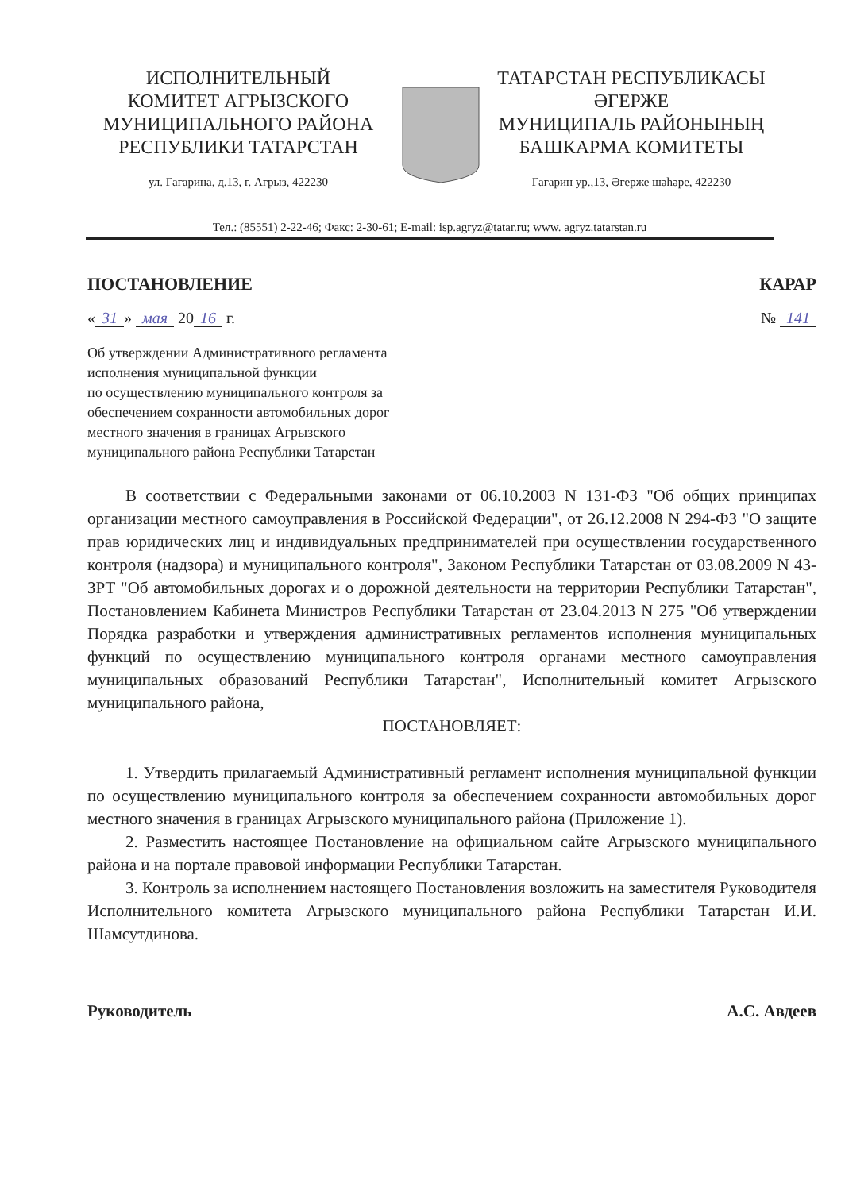ИСПОЛНИТЕЛЬНЫЙ
КОМИТЕТ АГРЫЗСКОГО
МУНИЦИПАЛЬНОГО РАЙОНА
РЕСПУБЛИКИ ТАТАРСТАН
ул. Гагарина, д.13, г. Агрыз, 422230
ТАТАРСТАН РЕСПУБЛИКАСЫ
ӘГЕРЖЕ
МУНИЦИПАЛЬ РАЙОНЫНЫҢ
БАШКАРМА КОМИТЕТЫ
Гагарин ур.,13, Әгерже шәһәре, 422230
Тел.: (85551) 2-22-46; Факс: 2-30-61; E-mail: isp.agryz@tatar.ru; www. agryz.tatarstan.ru
ПОСТАНОВЛЕНИЕ КАРАР
« 31 » мая 20 16 г. № 141
Об утверждении Административного регламента
исполнения муниципальной функции
по осуществлению муниципального контроля за
обеспечением сохранности автомобильных дорог
местного значения в границах Агрызского
муниципального района Республики Татарстан
В соответствии с Федеральными законами от 06.10.2003 N 131-ФЗ "Об общих принципах организации местного самоуправления в Российской Федерации", от 26.12.2008 N 294-ФЗ "О защите прав юридических лиц и индивидуальных предпринимателей при осуществлении государственного контроля (надзора) и муниципального контроля", Законом Республики Татарстан от 03.08.2009 N 43-ЗРТ "Об автомобильных дорогах и о дорожной деятельности на территории Республики Татарстан", Постановлением Кабинета Министров Республики Татарстан от 23.04.2013 N 275 "Об утверждении Порядка разработки и утверждения административных регламентов исполнения муниципальных функций по осуществлению муниципального контроля органами местного самоуправления муниципальных образований Республики Татарстан", Исполнительный комитет Агрызского муниципального района,
ПОСТАНОВЛЯЕТ:
1. Утвердить прилагаемый Административный регламент исполнения муниципальной функции по осуществлению муниципального контроля за обеспечением сохранности автомобильных дорог местного значения в границах Агрызского муниципального района (Приложение 1).
2. Разместить настоящее Постановление на официальном сайте Агрызского муниципального района и на портале правовой информации Республики Татарстан.
3. Контроль за исполнением настоящего Постановления возложить на заместителя Руководителя Исполнительного комитета Агрызского муниципального района Республики Татарстан И.И. Шамсутдинова.
Руководитель А.С. Авдеев